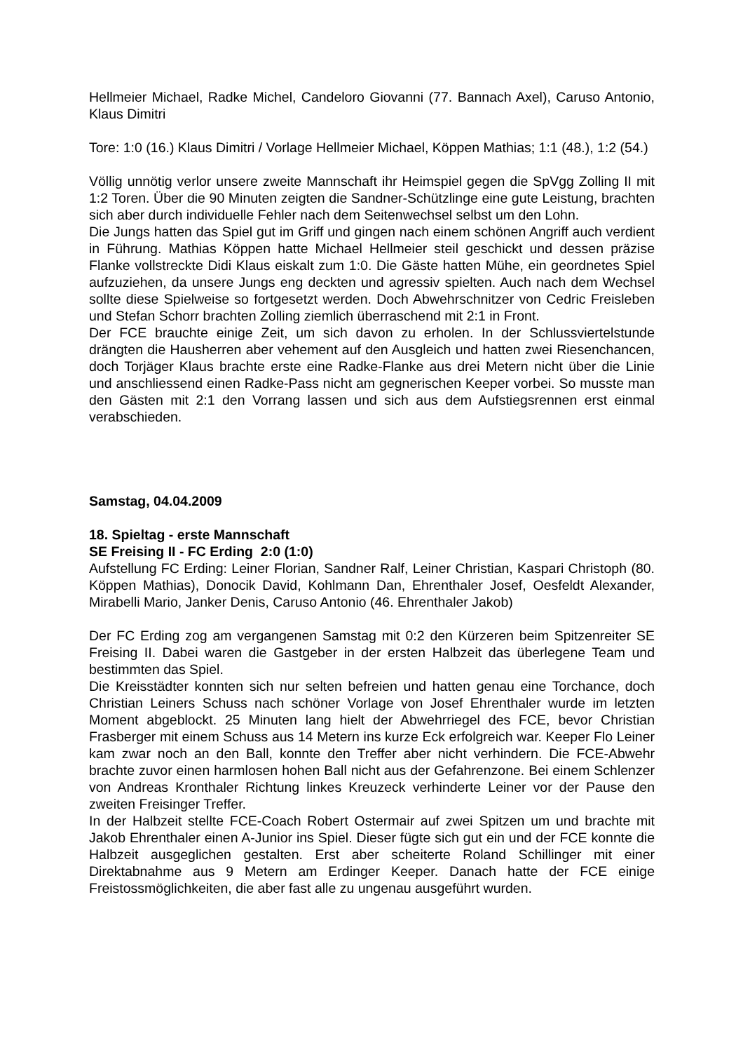Hellmeier Michael, Radke Michel, Candeloro Giovanni (77. Bannach Axel), Caruso Antonio, Klaus Dimitri
Tore: 1:0 (16.) Klaus Dimitri / Vorlage Hellmeier Michael, Köppen Mathias; 1:1 (48.), 1:2 (54.)
Völlig unnötig verlor unsere zweite Mannschaft ihr Heimspiel gegen die SpVgg Zolling II mit 1:2 Toren. Über die 90 Minuten zeigten die Sandner-Schützlinge eine gute Leistung, brachten sich aber durch individuelle Fehler nach dem Seitenwechsel selbst um den Lohn.
Die Jungs hatten das Spiel gut im Griff und gingen nach einem schönen Angriff auch verdient in Führung. Mathias Köppen hatte Michael Hellmeier steil geschickt und dessen präzise Flanke vollstreckte Didi Klaus eiskalt zum 1:0. Die Gäste hatten Mühe, ein geordnetes Spiel aufzuziehen, da unsere Jungs eng deckten und agressiv spielten. Auch nach dem Wechsel sollte diese Spielweise so fortgesetzt werden. Doch Abwehrschnitzer von Cedric Freisleben und Stefan Schorr brachten Zolling ziemlich überraschend mit 2:1 in Front.
Der FCE brauchte einige Zeit, um sich davon zu erholen. In der Schlussviertelstunde drängten die Hausherren aber vehement auf den Ausgleich und hatten zwei Riesenchancen, doch Torjäger Klaus brachte erste eine Radke-Flanke aus drei Metern nicht über die Linie und anschliessend einen Radke-Pass nicht am gegnerischen Keeper vorbei. So musste man den Gästen mit 2:1 den Vorrang lassen und sich aus dem Aufstiegsrennen erst einmal verabschieden.
Samstag, 04.04.2009
18. Spieltag - erste Mannschaft
SE Freising II - FC Erding 2:0 (1:0)
Aufstellung FC Erding: Leiner Florian, Sandner Ralf, Leiner Christian, Kaspari Christoph (80. Köppen Mathias), Donocik David, Kohlmann Dan, Ehrenthaler Josef, Oesfeldt Alexander, Mirabelli Mario, Janker Denis, Caruso Antonio (46. Ehrenthaler Jakob)
Der FC Erding zog am vergangenen Samstag mit 0:2 den Kürzeren beim Spitzenreiter SE Freising II. Dabei waren die Gastgeber in der ersten Halbzeit das überlegene Team und bestimmten das Spiel.
Die Kreisstädter konnten sich nur selten befreien und hatten genau eine Torchance, doch Christian Leiners Schuss nach schöner Vorlage von Josef Ehrenthaler wurde im letzten Moment abgeblockt. 25 Minuten lang hielt der Abwehrriegel des FCE, bevor Christian Frasberger mit einem Schuss aus 14 Metern ins kurze Eck erfolgreich war. Keeper Flo Leiner kam zwar noch an den Ball, konnte den Treffer aber nicht verhindern. Die FCE-Abwehr brachte zuvor einen harmlosen hohen Ball nicht aus der Gefahrenzone. Bei einem Schlenzer von Andreas Kronthaler Richtung linkes Kreuzeck verhinderte Leiner vor der Pause den zweiten Freisinger Treffer.
In der Halbzeit stellte FCE-Coach Robert Ostermair auf zwei Spitzen um und brachte mit Jakob Ehrenthaler einen A-Junior ins Spiel. Dieser fügte sich gut ein und der FCE konnte die Halbzeit ausgeglichen gestalten. Erst aber scheiterte Roland Schillinger mit einer Direktabnahme aus 9 Metern am Erdinger Keeper. Danach hatte der FCE einige Freistossmöglichkeiten, die aber fast alle zu ungenau ausgeführt wurden.